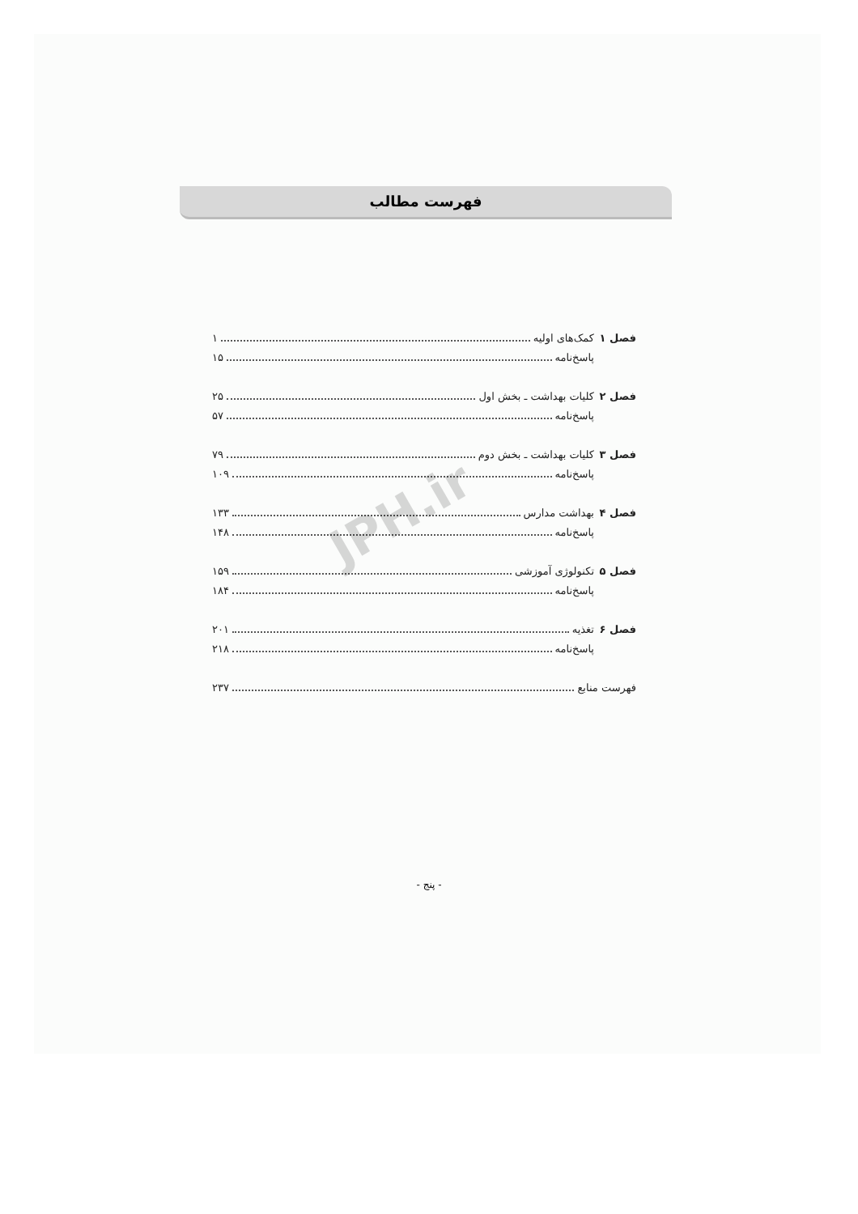فهرست مطالب
فصل ۱ کمک‌های اولیه ۱
پاسخ‌نامه ۱۵
فصل ۲ کلیات بهداشت ـ بخش اول ۲۵
پاسخ‌نامه ۵۷
فصل ۳ کلیات بهداشت ـ بخش دوم ۷۹
پاسخ‌نامه ۱۰۹
فصل ۴ بهداشت مدارس ۱۳۳
پاسخ‌نامه ۱۴۸
فصل ۵ تکنولوژی آموزشی ۱۵۹
پاسخ‌نامه ۱۸۴
فصل ۶ تغذیه ۲۰۱
پاسخ‌نامه ۲۱۸
فهرست منابع ۲۳۷
JPH.ir
- پنج -